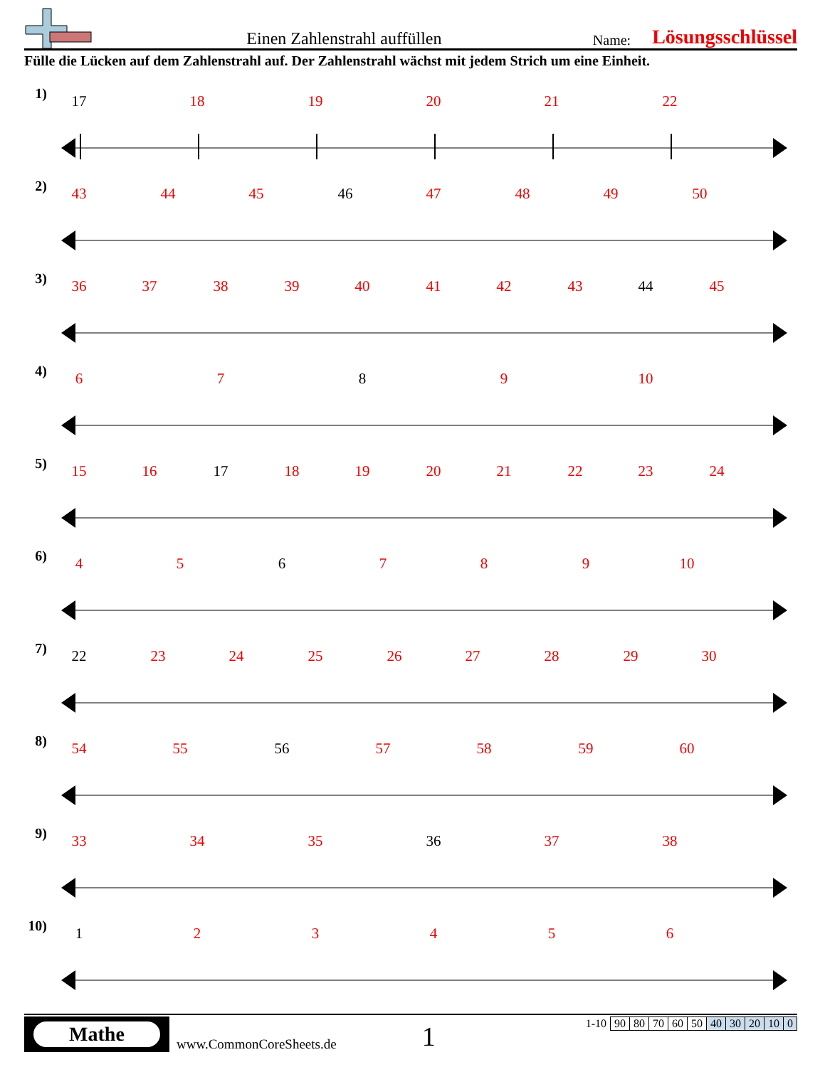Einen Zahlenstrahl auffüllen Name: Lösungsschlüssel
Fülle die Lücken auf dem Zahlenstrahl auf. Der Zahlenstrahl wächst mit jedem Strich um eine Einheit.
1) 17 18 19 20 21 22
2) 43 44 45 46 47 48 49 50
3) 36 37 38 39 40 41 42 43 44 45
4) 6 7 8 9 10
5) 15 16 17 18 19 20 21 22 23 24
6) 4 5 6 7 8 9 10
7) 22 23 24 25 26 27 28 29 30
8) 54 55 56 57 58 59 60
9) 33 34 35 36 37 38
10)
1 2 3 4 5 6
Mathe
www.CommonCoreSheets.de 1
| 1-10 | 90 | 80 | 70 | 60 | 50 | 40 | 30 | 20 | 10 | 0 |